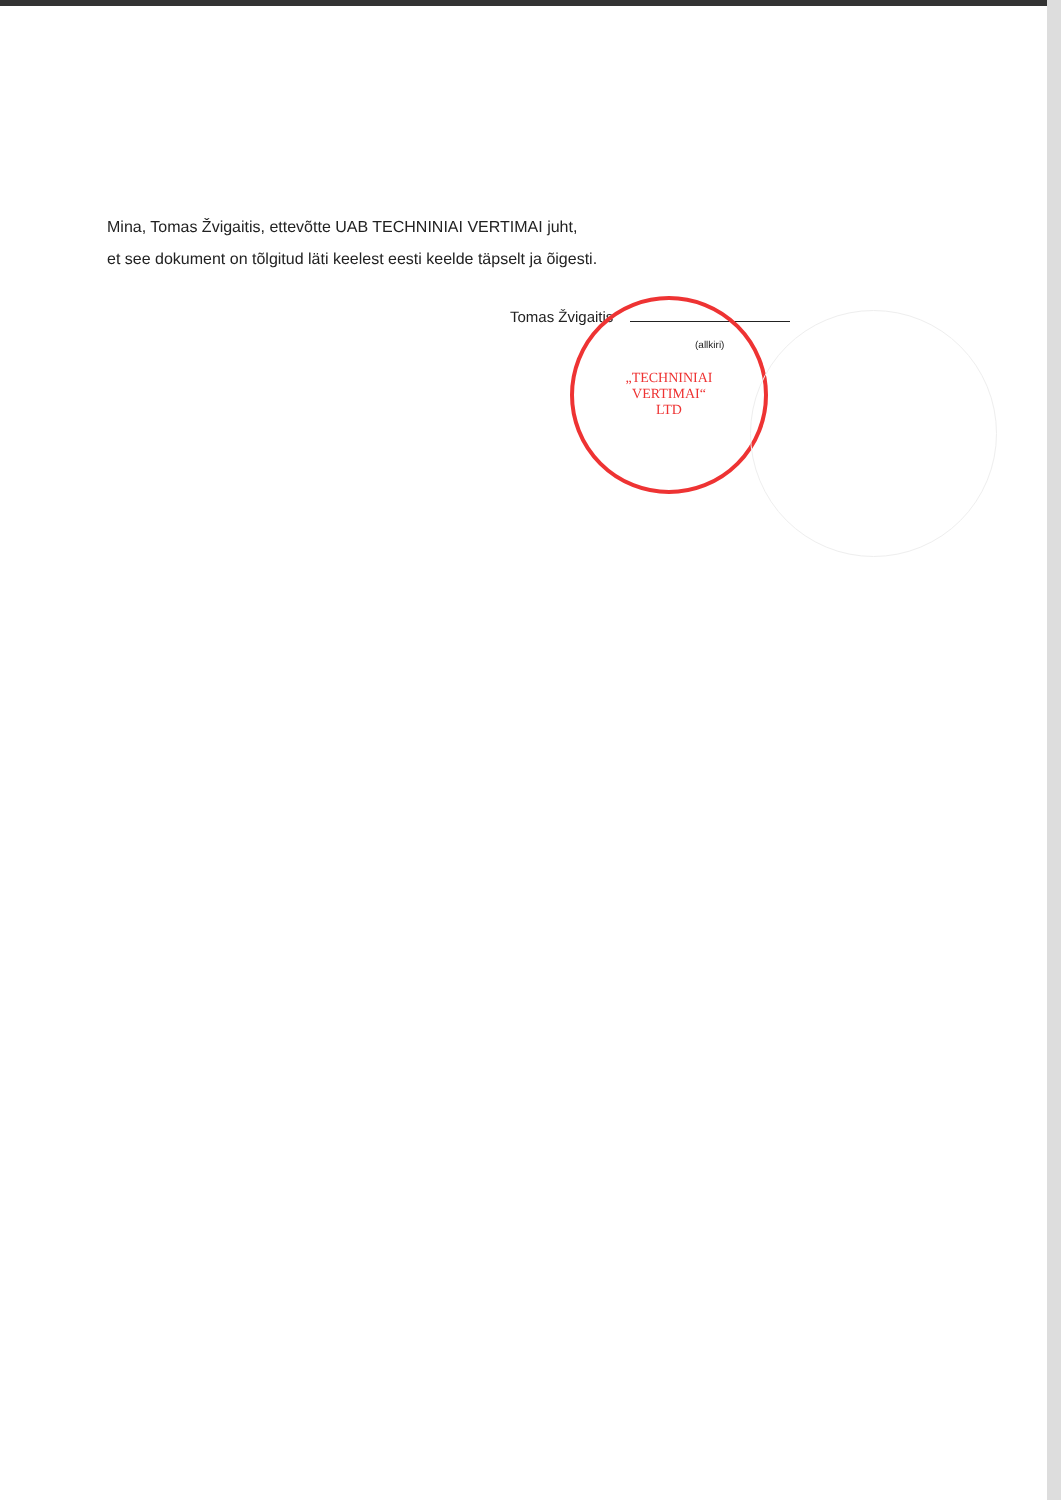„TECHNINIAI
VERTIMAI“
LTD
Mina, Tomas Žvigaitis, ettevõtte UAB TECHNINIAI VERTIMAI juht,
et see dokument on tõlgitud läti keelest eesti keelde täpselt ja õigesti.
Tomas Žvigaitis
(allkiri)